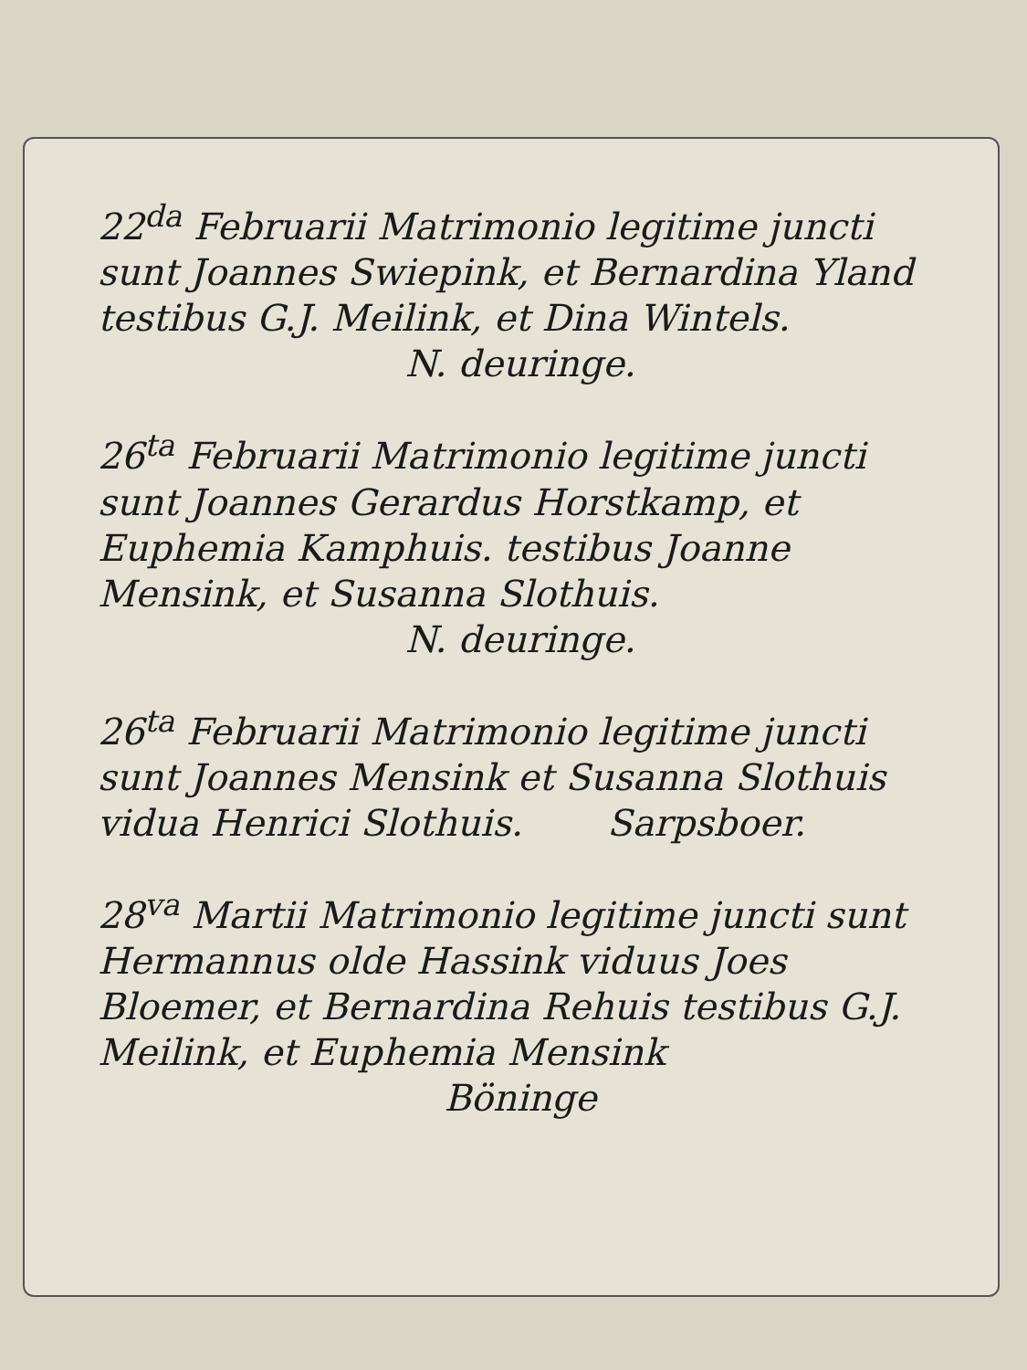22<sup>da</sup> Februarii Matrimonio legitime juncti sunt Joannes Swiepink, et Bernardina Yland testibus G.J. Meilink, et Dina Wintels.
N. deuringe.
26<sup>ta</sup> Februarii Matrimonio legitime juncti sunt Joannes Gerardus Horstkamp, et Euphemia Kamphuis. testibus Joanne Mensink, et Susanna Slothuis.
N. deuringe.
26<sup>ta</sup> Februarii Matrimonio legitime juncti sunt Joannes Mensink et Susanna Slothuis vidua Henrici Slothuis. Sarpsboer.
28<sup>va</sup> Martii Matrimonio legitime juncti sunt Hermannus olde Hassink viduus Joes Bloemer, et Bernardina Rehuis testibus G.J. Meilink, et Euphemia Mensink
Böninge